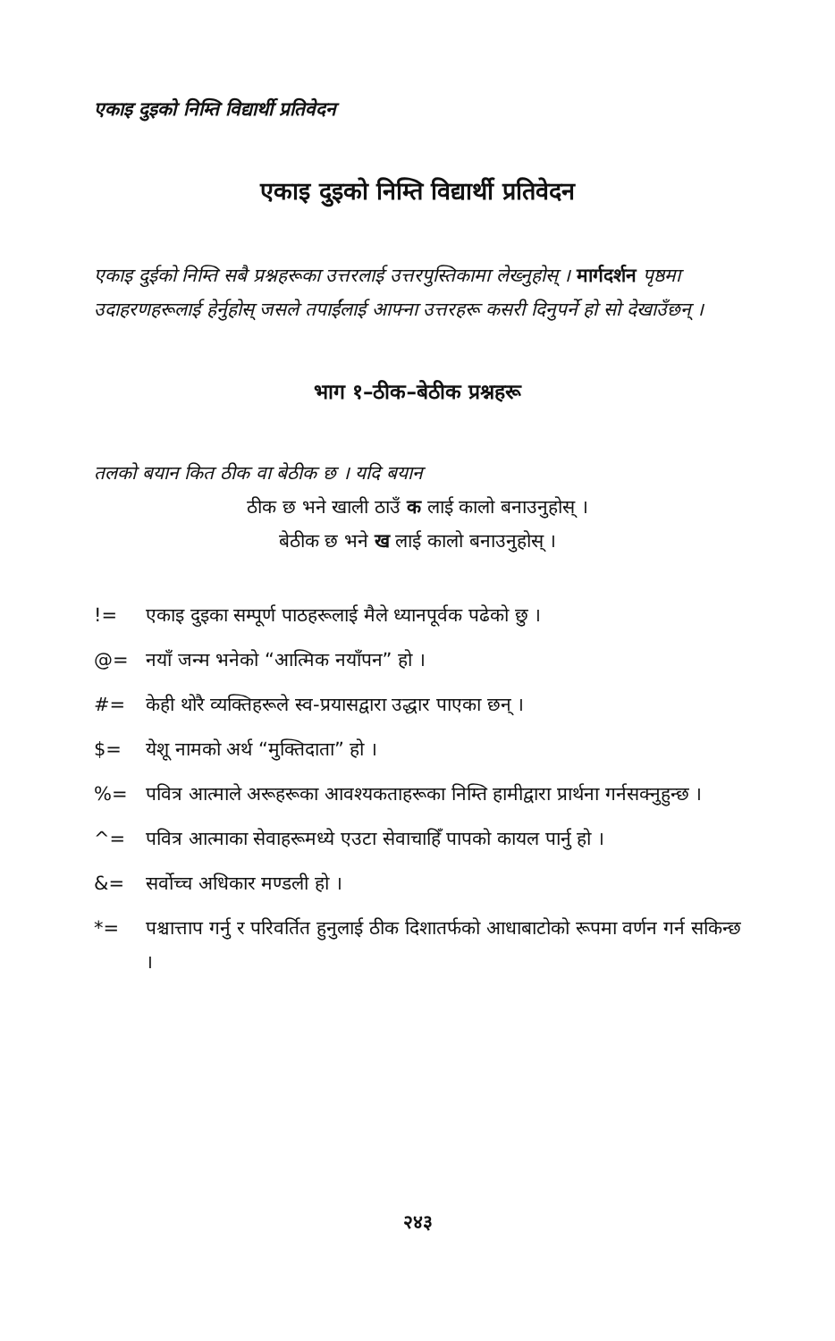एकाइ दुइको निम्ति विद्यार्थी प्रतिवेदन
एकाइ दुइको निम्ति विद्यार्थी प्रतिवेदन
एकाइ दुईको निम्ति सबै प्रश्नहरूका उत्तरलाई उत्तरपुस्तिकामा लेख्नुहोस् । मार्गदर्शन पृष्ठमा उदाहरणहरूलाई हेर्नुहोस् जसले तपाईंलाई आफ्ना उत्तरहरू कसरी दिनुपर्ने हो सो देखाउँछन् ।
भाग १–ठीक–बेठीक प्रश्नहरू
तलको बयान कित ठीक वा बेठीक छ । यदि बयान
ठीक छ भने खाली ठाउँ क लाई कालो बनाउनुहोस् ।
बेठीक छ भने ख लाई कालो बनाउनुहोस् ।
!= एकाइ दुइका सम्पूर्ण पाठहरूलाई मैले ध्यानपूर्वक पढेको छु ।
@= नयाँ जन्म भनेको “आत्मिक नयाँपन” हो ।
#= केही थोरै व्यक्तिहरूले स्व-प्रयासद्वारा उद्धार पाएका छन् ।
$= येशू नामको अर्थ “मुक्तिदाता” हो ।
%= पवित्र आत्माले अरूहरूका आवश्यकताहरूका निम्ति हामीद्वारा प्रार्थना गर्नसक्नुहुन्छ ।
^= पवित्र आत्माका सेवाहरूमध्ये एउटा सेवाचाहिँ पापको कायल पार्नु हो ।
&= सर्वोच्च अधिकार मण्डली हो ।
*= पश्चात्ताप गर्नु र परिवर्तित हुनुलाई ठीक दिशातर्फको आधाबाटोको रूपमा वर्णन गर्न सकिन्छ ।
२४३